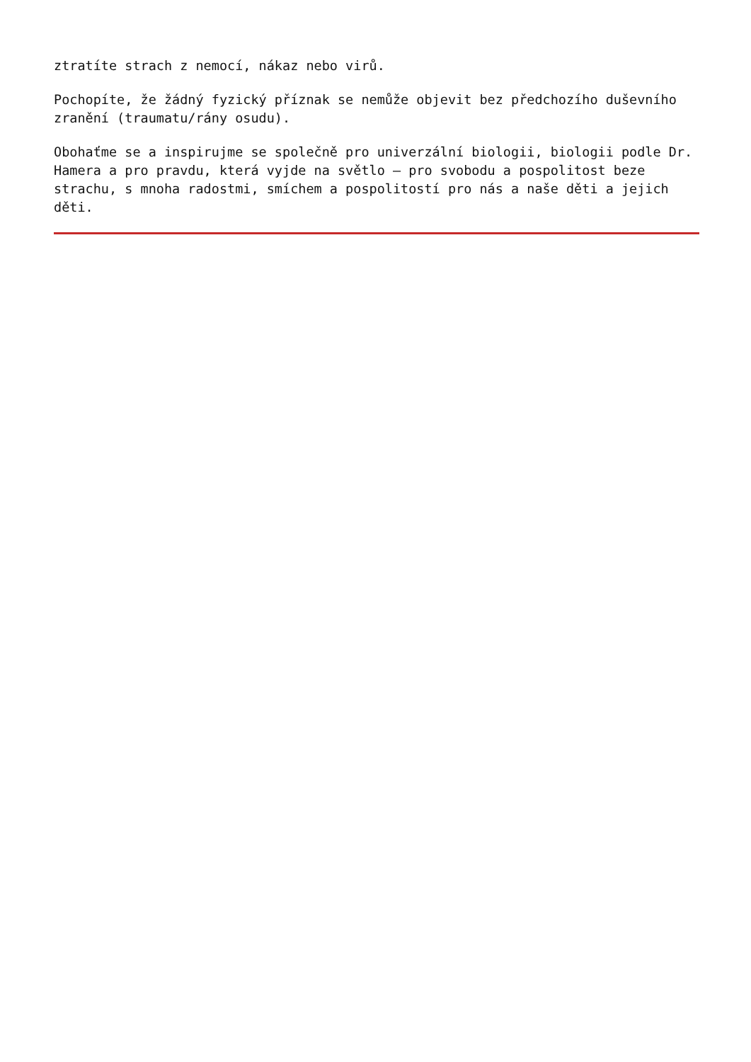ztratíte strach z nemocí, nákaz nebo virů.
Pochopíte, že žádný fyzický příznak se nemůže objevit bez předchozího duševního zranění (traumatu/rány osudu).
Obohaťme se a inspirujme se společně pro univerzální biologii, biologii podle Dr. Hamera a pro pravdu, která vyjde na světlo – pro svobodu a pospolitost beze strachu, s mnoha radostmi, smíchem a pospolitostí pro nás a naše děti a jejich děti.